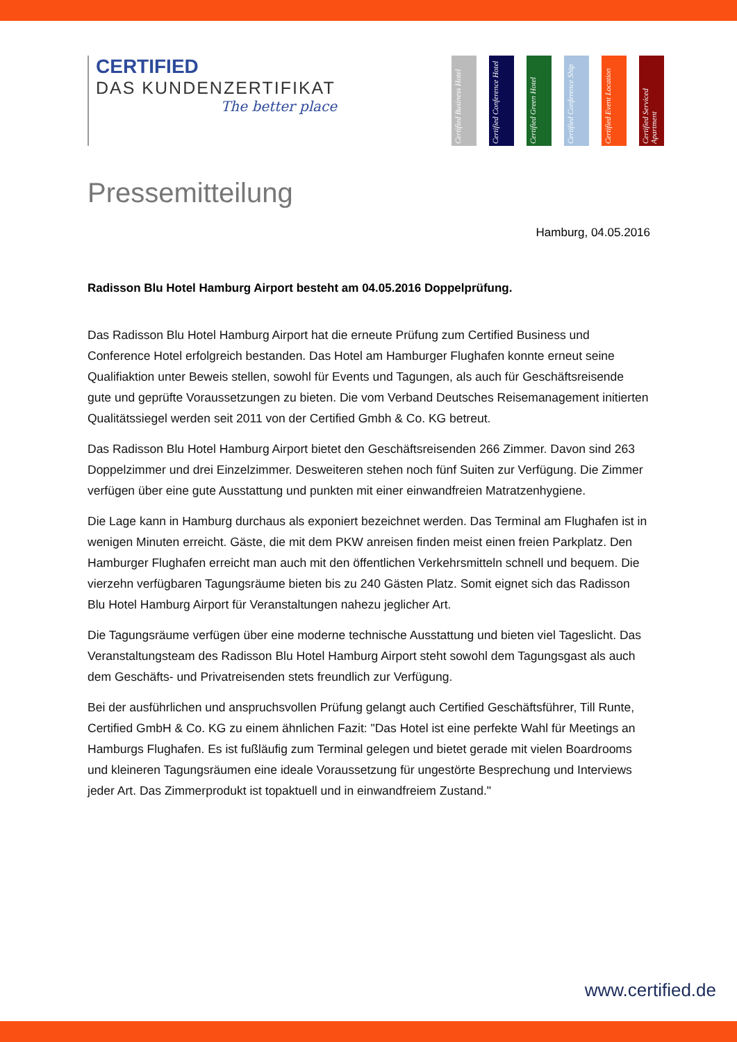CERTIFIED
DAS KUNDENZERTIFIKAT
The better place
Certified Business Hotel
Certified Conference Hotel
Certified Green Hotel
Certified Conference Ship
Certified Event Location
Certified Serviced Apartment
Pressemitteilung
Hamburg, 04.05.2016
Radisson Blu Hotel Hamburg Airport besteht am 04.05.2016 Doppelprüfung.
Das Radisson Blu Hotel Hamburg Airport hat die erneute Prüfung zum Certified Business und Conference Hotel erfolgreich bestanden. Das Hotel am Hamburger Flughafen konnte erneut seine Qualifiaktion unter Beweis stellen, sowohl für Events und Tagungen, als auch für Geschäftsreisende gute und geprüfte Voraussetzungen zu bieten. Die vom Verband Deutsches Reisemanagement initierten Qualitätssiegel werden seit 2011 von der Certified Gmbh & Co. KG betreut.
Das Radisson Blu Hotel Hamburg Airport bietet den Geschäftsreisenden 266 Zimmer. Davon sind 263 Doppelzimmer und drei Einzelzimmer. Desweiteren stehen noch fünf Suiten zur Verfügung. Die Zimmer verfügen über eine gute Ausstattung und punkten mit einer einwandfreien Matratzenhygiene.
Die Lage kann in Hamburg durchaus als exponiert bezeichnet werden. Das Terminal am Flughafen ist in wenigen Minuten erreicht. Gäste, die mit dem PKW anreisen finden meist einen freien Parkplatz. Den Hamburger Flughafen erreicht man auch mit den öffentlichen Verkehrsmitteln schnell und bequem. Die vierzehn verfügbaren Tagungsräume bieten bis zu 240 Gästen Platz. Somit eignet sich das Radisson Blu Hotel Hamburg Airport für Veranstaltungen nahezu jeglicher Art.
Die Tagungsräume verfügen über eine moderne technische Ausstattung und bieten viel Tageslicht. Das Veranstaltungsteam des Radisson Blu Hotel Hamburg Airport steht sowohl dem Tagungsgast als auch dem Geschäfts- und Privatreisenden stets freundlich zur Verfügung.
Bei der ausführlichen und anspruchsvollen Prüfung gelangt auch Certified Geschäftsführer, Till Runte, Certified GmbH & Co. KG zu einem ähnlichen Fazit: "Das Hotel ist eine perfekte Wahl für Meetings an Hamburgs Flughafen. Es ist fußläufig zum Terminal gelegen und bietet gerade mit vielen Boardrooms und kleineren Tagungsräumen eine ideale Voraussetzung für ungestörte Besprechung und Interviews jeder Art. Das Zimmerprodukt ist topaktuell und in einwandfreiem Zustand."
www.certified.de